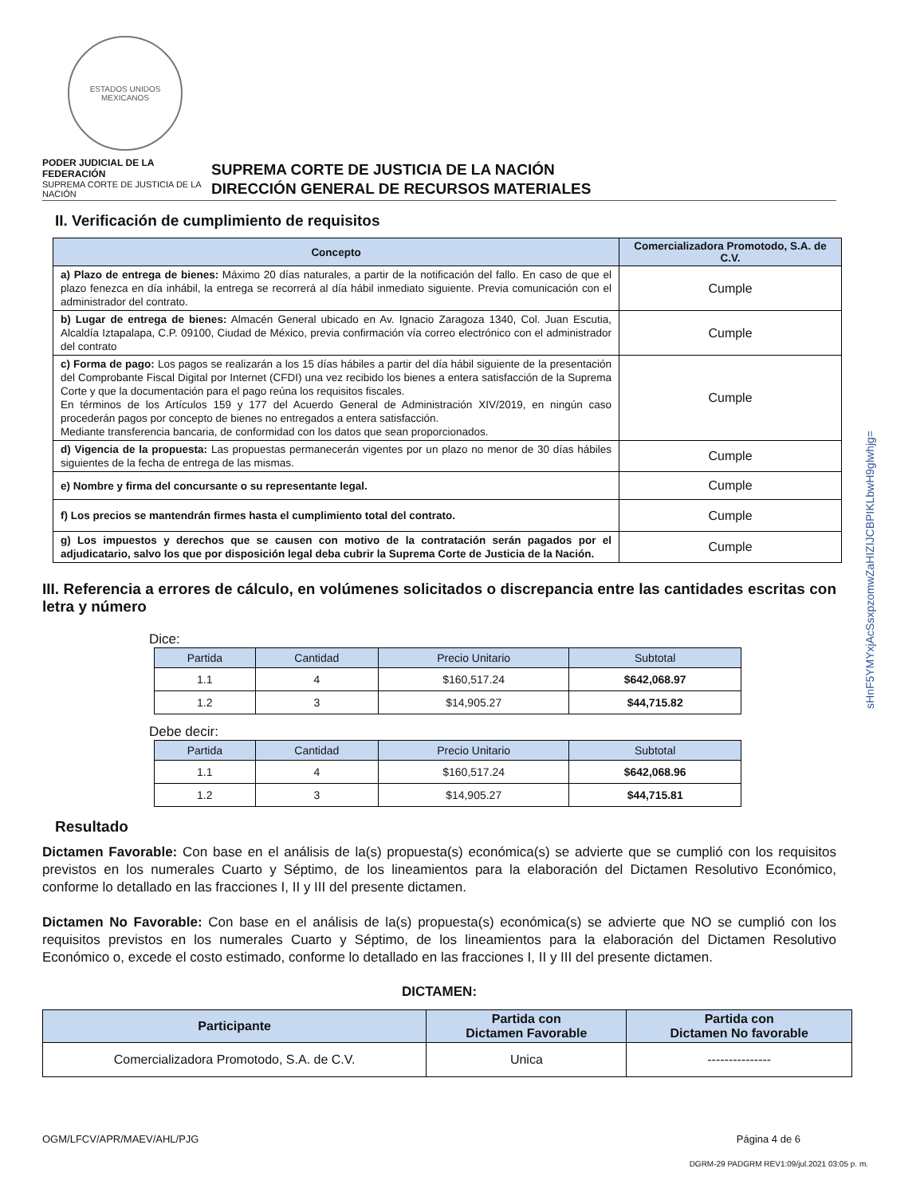sHnF5YMYxjAcSsxpzomwZaHIZIJCBPIKLbwH9glwhjg=
ESTADOS UNIDOS MEXICANOS
PODER JUDICIAL DE LA FEDERACIÓN
SUPREMA CORTE DE JUSTICIA DE LA NACIÓN
SUPREMA CORTE DE JUSTICIA DE LA NACIÓN
DIRECCIÓN GENERAL DE RECURSOS MATERIALES
II. Verificación de cumplimiento de requisitos
| Concepto | Comercializadora Promotodo, S.A. de C.V. |
| --- | --- |
| a) Plazo de entrega de bienes: Máximo 20 días naturales, a partir de la notificación del fallo. En caso de que el plazo fenezca en día inhábil, la entrega se recorrerá al día hábil inmediato siguiente. Previa comunicación con el administrador del contrato. | Cumple |
| b) Lugar de entrega de bienes: Almacén General ubicado en Av. Ignacio Zaragoza 1340, Col. Juan Escutia, Alcaldía Iztapalapa, C.P. 09100, Ciudad de México, previa confirmación vía correo electrónico con el administrador del contrato | Cumple |
| c) Forma de pago: Los pagos se realizarán a los 15 días hábiles a partir del día hábil siguiente de la presentación del Comprobante Fiscal Digital por Internet (CFDI) una vez recibido los bienes a entera satisfacción de la Suprema Corte y que la documentación para el pago reúna los requisitos fiscales. En términos de los Artículos 159 y 177 del Acuerdo General de Administración XIV/2019, en ningún caso procederán pagos por concepto de bienes no entregados a entera satisfacción. Mediante transferencia bancaria, de conformidad con los datos que sean proporcionados. | Cumple |
| d) Vigencia de la propuesta: Las propuestas permanecerán vigentes por un plazo no menor de 30 días hábiles siguientes de la fecha de entrega de las mismas. | Cumple |
| e) Nombre y firma del concursante o su representante legal. | Cumple |
| f) Los precios se mantendrán firmes hasta el cumplimiento total del contrato. | Cumple |
| g) Los impuestos y derechos que se causen con motivo de la contratación serán pagados por el adjudicatario, salvo los que por disposición legal deba cubrir la Suprema Corte de Justicia de la Nación. | Cumple |
III. Referencia a errores de cálculo, en volúmenes solicitados o discrepancia entre las cantidades escritas con letra y número
Dice:
| Partida | Cantidad | Precio Unitario | Subtotal |
| --- | --- | --- | --- |
| 1.1 | 4 | $160,517.24 | $642,068.97 |
| 1.2 | 3 | $14,905.27 | $44,715.82 |
Debe decir:
| Partida | Cantidad | Precio Unitario | Subtotal |
| --- | --- | --- | --- |
| 1.1 | 4 | $160,517.24 | $642,068.96 |
| 1.2 | 3 | $14,905.27 | $44,715.81 |
Resultado
Dictamen Favorable: Con base en el análisis de la(s) propuesta(s) económica(s) se advierte que se cumplió con los requisitos previstos en los numerales Cuarto y Séptimo, de los lineamientos para la elaboración del Dictamen Resolutivo Económico, conforme lo detallado en las fracciones I, II y III del presente dictamen.
Dictamen No Favorable: Con base en el análisis de la(s) propuesta(s) económica(s) se advierte que NO se cumplió con los requisitos previstos en los numerales Cuarto y Séptimo, de los lineamientos para la elaboración del Dictamen Resolutivo Económico o, excede el costo estimado, conforme lo detallado en las fracciones I, II y III del presente dictamen.
DICTAMEN:
| Participante | Partida con Dictamen Favorable | Partida con Dictamen No favorable |
| --- | --- | --- |
| Comercializadora Promotodo, S.A. de C.V. | Unica | --------------- |
OGM/LFCV/APR/MAEV/AHL/PJG Página 4 de 6
DGRM-29 PADGRM REV1:09/jul.2021 03:05 p. m.